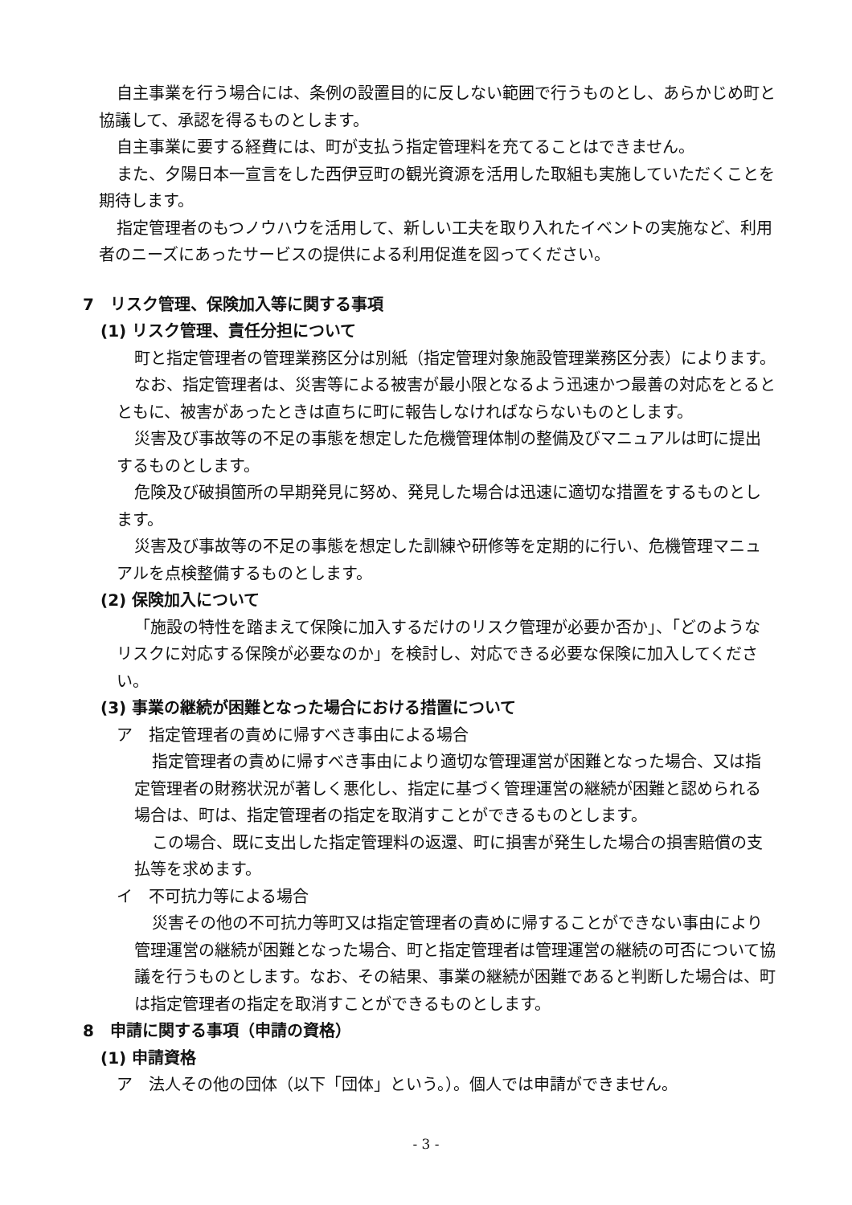自主事業を行う場合には、条例の設置目的に反しない範囲で行うものとし、あらかじめ町と協議して、承認を得るものとします。
自主事業に要する経費には、町が支払う指定管理料を充てることはできません。
また、夕陽日本一宣言をした西伊豆町の観光資源を活用した取組も実施していただくことを期待します。
指定管理者のもつノウハウを活用して、新しい工夫を取り入れたイベントの実施など、利用者のニーズにあったサービスの提供による利用促進を図ってください。
7　リスク管理、保険加入等に関する事項
(1) リスク管理、責任分担について
町と指定管理者の管理業務区分は別紙（指定管理対象施設管理業務区分表）によります。
なお、指定管理者は、災害等による被害が最小限となるよう迅速かつ最善の対応をとるとともに、被害があったときは直ちに町に報告しなければならないものとします。
災害及び事故等の不足の事態を想定した危機管理体制の整備及びマニュアルは町に提出するものとします。
危険及び破損箇所の早期発見に努め、発見した場合は迅速に適切な措置をするものとします。
災害及び事故等の不足の事態を想定した訓練や研修等を定期的に行い、危機管理マニュアルを点検整備するものとします。
(2) 保険加入について
「施設の特性を踏まえて保険に加入するだけのリスク管理が必要か否か」、「どのようなリスクに対応する保険が必要なのか」を検討し、対応できる必要な保険に加入してください。
(3) 事業の継続が困難となった場合における措置について
ア　指定管理者の責めに帰すべき事由による場合
指定管理者の責めに帰すべき事由により適切な管理運営が困難となった場合、又は指定管理者の財務状況が著しく悪化し、指定に基づく管理運営の継続が困難と認められる場合は、町は、指定管理者の指定を取消すことができるものとします。
この場合、既に支出した指定管理料の返還、町に損害が発生した場合の損害賠償の支払等を求めます。
イ　不可抗力等による場合
災害その他の不可抗力等町又は指定管理者の責めに帰することができない事由により管理運営の継続が困難となった場合、町と指定管理者は管理運営の継続の可否について協議を行うものとします。なお、その結果、事業の継続が困難であると判断した場合は、町は指定管理者の指定を取消すことができるものとします。
8　申請に関する事項（申請の資格）
(1) 申請資格
ア　法人その他の団体（以下「団体」という。）。個人では申請ができません。
- 3 -